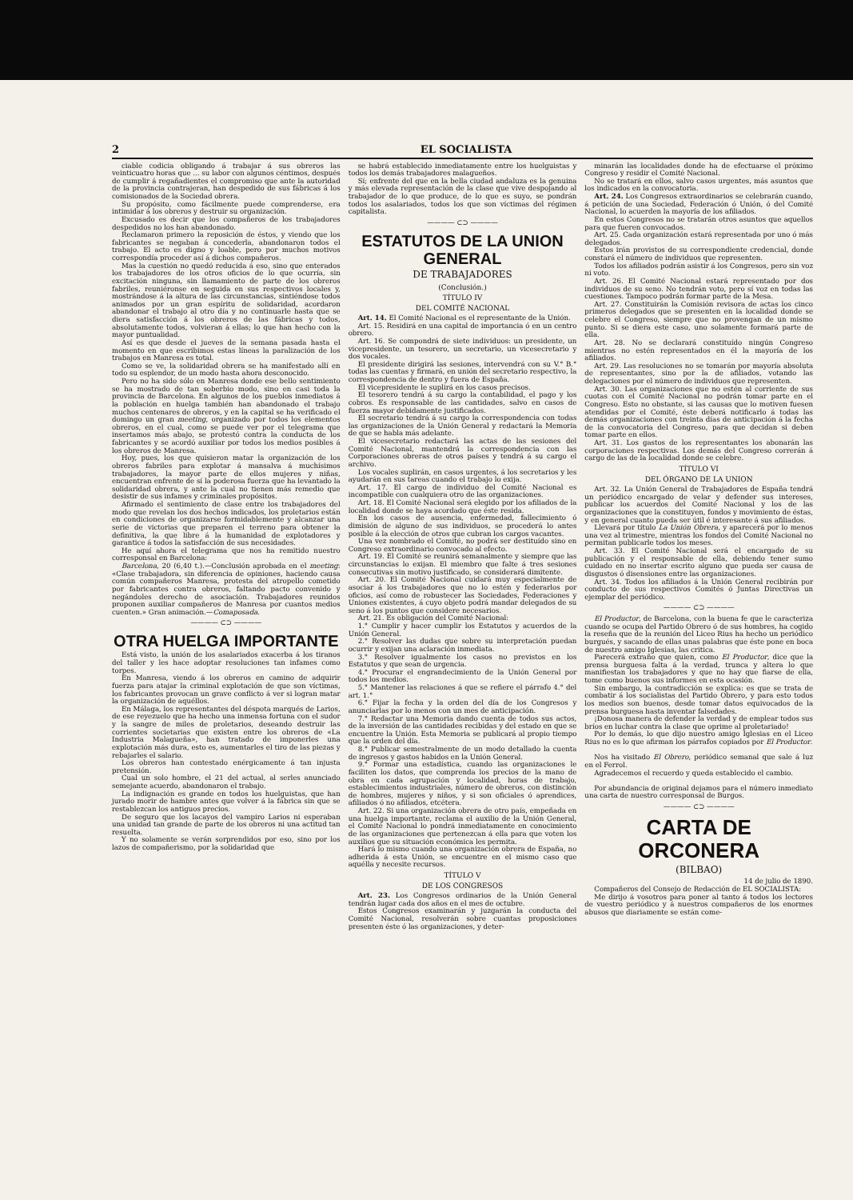2 EL SOCIALISTA
ciable codicia obligando á trabajar á sus obreros las veinticuatro horas que ... su labor con algunos céntimos, después de cumplir á regañadientes el compromiso que ante la autoridad de la provincia contrajeran, han despedido de sus fábricas á los comisionados de la Sociedad obrera.
Su propósito, como fácilmente puede comprenderse, era intimidar á los obreros y destruir su organización.
Excusado es decir que los compañeros de los trabajadores despedidos no los han abandonado.
Reclamaron primero la reposición de éstos, y viendo que los fabricantes se negaban á concederla, abandonaron todos el trabajo. El acto es digno y loable, pero por muchos motivos correspondía proceder así á dichos compañeros.
Mas la cuestión no quedó reducida á eso, sino que enterados los trabajadores de los otros oficios de lo que ocurría, sin excitación ninguna, sin llamamiento de parte de los obreros fabriles, reuniéronse en seguida en sus respectivos locales y, mostrándose á la altura de las circunstancias, sintiéndose todos animados por un gran espíritu de solidaridad, acordaron abandonar el trabajo al otro día y no continuarle hasta que se diera satisfacción á los obreros de las fábricas y todos, absolutamente todos, volvieran á ellas; lo que han hecho con la mayor puntualidad.
Así es que desde el jueves de la semana pasada hasta el momento en que escribimos estas líneas la paralización de los trabajos en Manresa es total.
Como se ve, la solidaridad obrera se ha manifestado allí en todo su esplendor, de un modo hasta ahora desconocido.
Pero no ha sido sólo en Manresa donde ese bello sentimiento se ha mostrado de tan soberbio modo, sino en casi toda la provincia de Barcelona. En algunos de los pueblos inmediatos á la población en huelga también han abandonado el trabajo muchos centenares de obreros, y en la capital se ha verificado el domingo un gran meeting, organizado por todos los elementos obreros, en el cual, como se puede ver por el telegrama que insertamos más abajo, se protestó contra la conducta de los fabricantes y se acordó auxiliar por todos los medios posibles á los obreros de Manresa.
Hoy, pues, los que quisieron matar la organización de los obreros fabriles para explotar á mansalva á muchísimos trabajadores, la mayor parte de ellos mujeres y niñas, encuentran enfrente de sí la poderosa fuerza que ha levantado la solidaridad obrera, y ante la cual no tienen más remedio que desistir de sus infames y criminales propósitos.
Afirmado el sentimiento de clase entre los trabajadores del modo que revelan los dos hechos indicados, los proletarios están en condiciones de organizarse formidablemente y alcanzar una serie de victorias que preparen el terreno para obtener la definitiva, la que libre á la humanidad de explotadores y garantice á todos la satisfacción de sus necesidades.
He aquí ahora el telegrama que nos ha remitido nuestro corresponsal en Barcelona:
Barcelona, 20 (6,40 t.).—Conclusión aprobada en el meeting: «Clase trabajadora, sin diferencia de opiniones, haciendo causa común compañeros Manresa, protesta del atropello cometido por fabricantes contra obreros, faltando pacto convenido y negándoles derecho de asociación. Trabajadores reunidos proponen auxiliar compañeros de Manresa por cuantos medios cuenten.» Gran animación.—Comaposada.
———— ⊂⊃ ————
OTRA HUELGA IMPORTANTE
Está visto, la unión de los asalariados exacerba á los tiranos del taller y les hace adoptar resoluciones tan infames como torpes.
En Manresa, viendo á los obreros en camino de adquirir fuerza para atajar la criminal explotación de que son víctimas, los fabricantes provocan un grave conflicto á ver si logran matar la organización de aquéllos.
En Málaga, los representantes del déspota marqués de Larios, de ese reyezuelo que ha hecho una inmensa fortuna con el sudor y la sangre de miles de proletarios, deseando destruir las corrientes societarias que existen entre los obreros de «La Industria Malagueña», han tratado de imponerles una explotación más dura, esto es, aumentarles el tiro de las piezas y rebajarles el salario.
Los obreros han contestado enérgicamente á tan injusta pretensión.
Cual un solo hombre, el 21 del actual, al serles anunciado semejante acuerdo, abandonaron el trabajo.
La indignación es grande en todos los huelguistas, que han jurado morir de hambre antes que volver á la fábrica sin que se restablezcan los antiguos precios.
De seguro que los lacayos del vampiro Larios ni esperaban una unidad tan grande de parte de los obreros ni una actitud tan resuelta.
Y no solamente se verán sorprendidos por eso, sino por los lazos de compañerismo, por la solidaridad que
se habrá establecido inmediatamente entre los huelguistas y todos los demás trabajadores malagueños.
Sí; enfrente del que en la bella ciudad andaluza es la genuina y más elevada representación de la clase que vive despojando al trabajador de lo que produce, de lo que es suyo, se pondrán todos los asalariados, todos los que son víctimas del régimen capitalista.
———— ⊂⊃ ————
ESTATUTOS DE LA UNION GENERAL
DE TRABAJADORES
(Conclusión.)
TÍTULO IV
DEL COMITÉ NACIONAL
Art. 14. El Comité Nacional es el representante de la Unión.
Art. 15. Residirá en una capital de importancia ó en un centro obrero.
Art. 16. Se compondrá de siete individuos: un presidente, un vicepresidente, un tesorero, un secretario, un vicesecretario y dos vocales.
El presidente dirigirá las sesiones, intervendrá con su V.° B.° todas las cuentas y firmará, en unión del secretario respectivo, la correspondencia de dentro y fuera de España.
El vicepresidente le suplirá en los casos precisos.
El tesorero tendrá á su cargo la contabilidad, el pago y los cobros. Es responsable de las cantidades, salvo en casos de fuerza mayor debidamente justificados.
El secretario tendrá á su cargo la correspondencia con todas las organizaciones de la Unión General y redactará la Memoria de que se habla más adelante.
El vicesecretario redactará las actas de las sesiones del Comité Nacional, mantendrá la correspondencia con las Corporaciones obreras de otros países y tendrá á su cargo el archivo.
Los vocales suplirán, en casos urgentes, á los secretarios y les ayudarán en sus tareas cuando el trabajo lo exija.
Art. 17. El cargo de individuo del Comité Nacional es incompatible con cualquiera otro de las organizaciones.
Art. 18. El Comité Nacional será elegido por los afiliados de la localidad donde se haya acordado que éste resida.
En los casos de ausencia, enfermedad, fallecimiento ó dimisión de alguno de sus individuos, se procederá lo antes posible á la elección de otros que cubran los cargos vacantes.
Una vez nombrado el Comité, no podrá ser destituído sino en Congreso extraordinario convocado al efecto.
Art. 19. El Comité se reunirá semanalmente y siempre que las circunstancias lo exijan. El miembro que falte á tres sesiones consecutivas sin motivo justificado, se considerará dimitente.
Art. 20. El Comité Nacional cuidará muy especialmente de asociar á los trabajadores que no lo estén y federarlos por oficios, así como de robustecer las Sociedades, Federaciones y Uniones existentes, á cuyo objeto podrá mandar delegados de su seno á los puntos que considere necesarios.
Art. 21. Es obligación del Comité Nacional:
1.° Cumplir y hacer cumplir los Estatutos y acuerdos de la Unión General.
2.° Resolver las dudas que sobre su interpretación puedan ocurrir y exijan una aclaración inmediata.
3.° Resolver igualmente los casos no previstos en los Estatutos y que sean de urgencia.
4.° Procurar el engrandecimiento de la Unión General por todos los medios.
5.° Mantener las relaciones á que se refiere el párrafo 4.° del art. 1.°
6.° Fijar la fecha y la orden del día de los Congresos y anunciarlas por lo menos con un mes de anticipación.
7.° Redactar una Memoria dando cuenta de todos sus actos, de la inversión de las cantidades recibidas y del estado en que se encuentre la Unión. Esta Memoria se publicará al propio tiempo que la orden del día.
8.° Publicar semestralmente de un modo detallado la cuenta de ingresos y gastos habidos en la Unión General.
9.° Formar una estadística, cuando las organizaciones le faciliten los datos, que comprenda los precios de la mano de obra en cada agrupación y localidad, horas de trabajo, establecimientos industriales, número de obreros, con distinción de hombres, mujeres y niños, y si son oficiales ó aprendices, afiliados ó no afiliados, etcétera.
Art. 22. Si una organización obrera de otro país, empeñada en una huelga importante, reclama el auxilio de la Unión General, el Comité Nacional lo pondrá inmediatamente en conocimiento de las organizaciones que pertenezcan á ella para que voten los auxilios que su situación económica les permita.
Hará lo mismo cuando una organización obrera de España, no adherida á esta Unión, se encuentre en el mismo caso que aquélla y necesite recursos.
TÍTULO V
DE LOS CONGRESOS
Art. 23. Los Congresos ordinarios de la Unión General tendrán lugar cada dos años en el mes de octubre.
Estos Congresos examinarán y juzgarán la conducta del Comité Nacional, resolverán sobre cuantas proposiciones presenten éste ó las organizaciones, y deter-
minarán las localidades donde ha de efectuarse el próximo Congreso y residir el Comité Nacional.
No se tratará en ellos, salvo casos urgentes, más asuntos que los indicados en la convocatoria.
Art. 24. Los Congresos extraordinarios se celebrarán cuando, á petición de una Sociedad, Federación ó Unión, ó del Comité Nacional, lo acuerden la mayoría de los afiliados.
En estos Congresos no se tratarán otros asuntos que aquellos para que fueren convocados.
Art. 25. Cada organización estará representada por uno ó más delegados.
Estos irán provistos de su correspondiente credencial, donde constará el número de individuos que representen.
Todos los afiliados podrán asistir á los Congresos, pero sin voz ni voto.
Art. 26. El Comité Nacional estará representado por dos individuos de su seno. No tendrán voto, pero sí voz en todas las cuestiones. Tampoco podrán formar parte de la Mesa.
Art. 27. Constituirán la Comisión revisora de actas los cinco primeros delegados que se presenten en la localidad donde se celebre el Congreso, siempre que no provengan de un mismo punto. Si se diera este caso, uno solamente formará parte de ella.
Art. 28. No se declarará constituído ningún Congreso mientras no estén representados en él la mayoría de los afiliados.
Art. 29. Las resoluciones no se tomarán por mayoría absoluta de representantes, sino por la de afiliados, votando las delegaciones por el número de individuos que representen.
Art. 30. Las organizaciones que no estén al corriente de sus cuotas con el Comité Nacional no podrán tomar parte en el Congreso. Esto no obstante, si las causas que lo motiven fuesen atendidas por el Comité, éste deberá notificarlo á todas las demás organizaciones con treinta días de anticipación á la fecha de la convocatoria del Congreso, para que decidan si deben tomar parte en ellos.
Art. 31. Los gastos de los representantes los abonarán las corporaciones respectivas. Los demás del Congreso correrán á cargo de las de la localidad donde se celebre.
TÍTULO VI
DEL ÓRGANO DE LA UNION
Art. 32. La Unión General de Trabajadores de España tendrá un periódico encargado de velar y defender sus intereses, publicar los acuerdos del Comité Nacional y los de las organizaciones que la constituyen, fondos y movimiento de éstas, y en general cuanto pueda ser útil é interesante á sus afiliados.
Llevará por título La Unión Obrera, y aparecerá por lo menos una vez al trimestre, mientras los fondos del Comité Nacional no permitan publicarle todos los meses.
Art. 33. El Comité Nacional será el encargado de su publicación y el responsable de ella, debiendo tener sumo cuidado en no insertar escrito alguno que pueda ser causa de disgustos ó disensiones entre las organizaciones.
Art. 34. Todos los afiliados á la Unión General recibirán por conducto de sus respectivos Comités ó Juntas Directivas un ejemplar del periódico.
———— ⊂⊃ ————
El Productor, de Barcelona, con la buena fe que le caracteriza cuando se ocupa del Partido Obrero ó de sus hombres, ha cogido la reseña que de la reunión del Liceo Rius ha hecho un periódico burgués, y sacando de ellas unas palabras que éste pone en boca de nuestro amigo Iglesias, las critica.
Parecerá extraño que quien, como El Productor, dice que la prensa burguesa falta á la verdad, trunca y altera lo que manifiestan los trabajadores y que no hay que fiarse de ella, tome como buenos sus informes en esta ocasión.
Sin embargo, la contradicción se explica: es que se trata de combatir á los socialistas del Partido Obrero, y para esto todos los medios son buenos, desde tomar datos equivocados de la prensa burguesa hasta inventar falsedades.
¡Donosa manera de defender la verdad y de emplear todos sus bríos en luchar contra la clase que oprime al proletariado!
Por lo demás, lo que dijo nuestro amigo Iglesias en el Liceo Rius no es lo que afirman los párrafos copiados por El Productor.
Nos ha visitado El Obrero, periódico semanal que sale á luz en el Ferrol.
Agradecemos el recuerdo y queda establecido el cambio.
Por abundancia de original dejamos para el número inmediato una carta de nuestro corresponsal de Burgos.
———— ⊂⊃ ————
CARTA DE ORCONERA
(BILBAO)
14 de julio de 1890.
Compañeros del Consejo de Redacción de EL SOCIALISTA:
Me dirijo á vosotros para poner al tanto á todos los lectores de vuestro periódico y á nuestros compañeros de los enormes abusos que diariamente se están come-